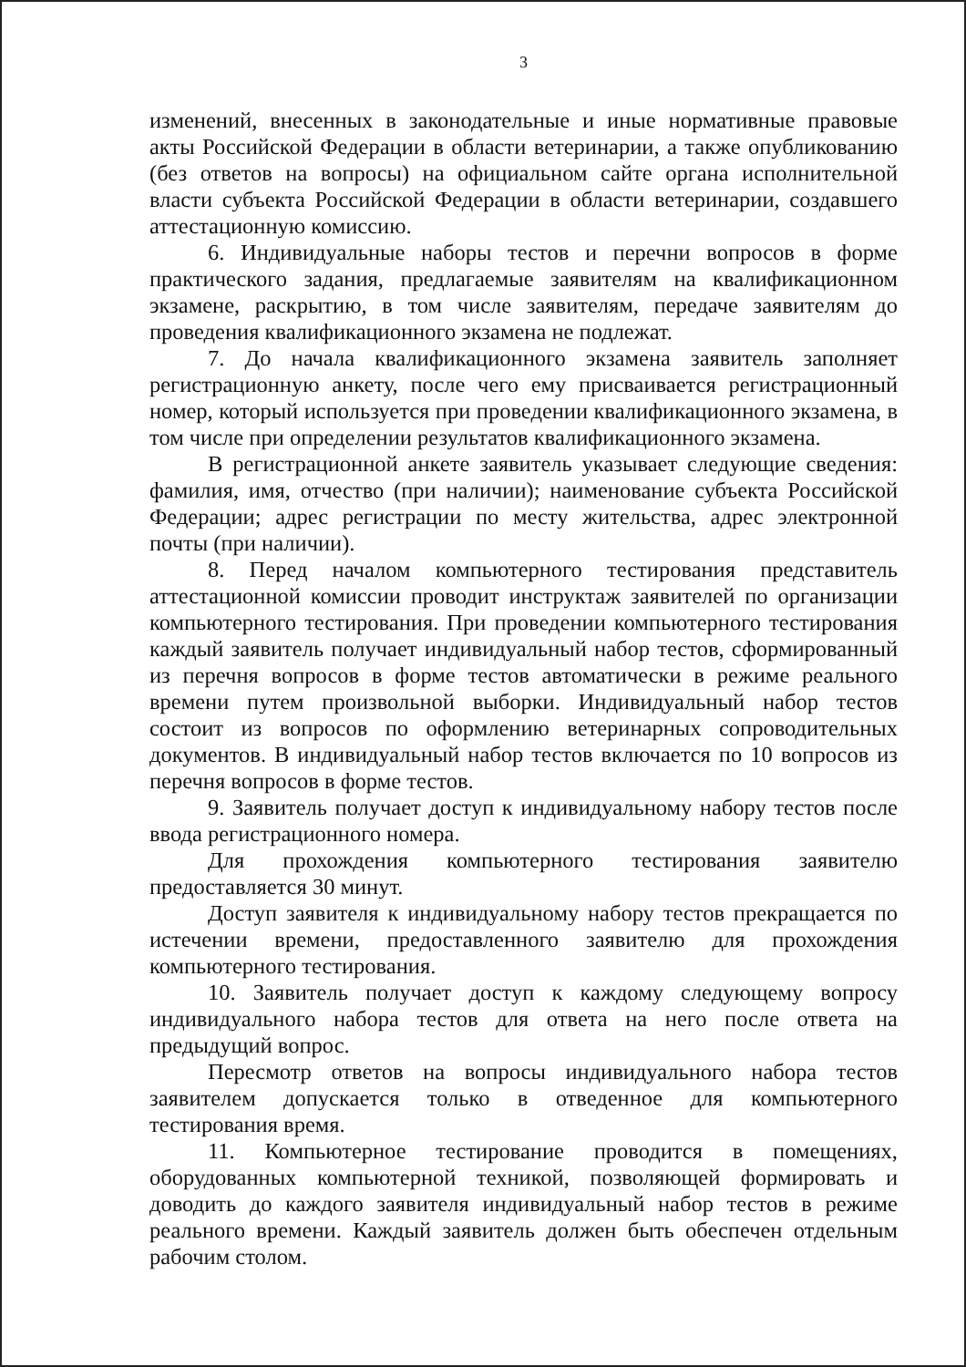3
изменений, внесенных в законодательные и иные нормативные правовые акты Российской Федерации в области ветеринарии, а также опубликованию (без ответов на вопросы) на официальном сайте органа исполнительной власти субъекта Российской Федерации в области ветеринарии, создавшего аттестационную комиссию.
6. Индивидуальные наборы тестов и перечни вопросов в форме практического задания, предлагаемые заявителям на квалификационном экзамене, раскрытию, в том числе заявителям, передаче заявителям до проведения квалификационного экзамена не подлежат.
7. До начала квалификационного экзамена заявитель заполняет регистрационную анкету, после чего ему присваивается регистрационный номер, который используется при проведении квалификационного экзамена, в том числе при определении результатов квалификационного экзамена.
В регистрационной анкете заявитель указывает следующие сведения: фамилия, имя, отчество (при наличии); наименование субъекта Российской Федерации; адрес регистрации по месту жительства, адрес электронной почты (при наличии).
8. Перед началом компьютерного тестирования представитель аттестационной комиссии проводит инструктаж заявителей по организации компьютерного тестирования. При проведении компьютерного тестирования каждый заявитель получает индивидуальный набор тестов, сформированный из перечня вопросов в форме тестов автоматически в режиме реального времени путем произвольной выборки. Индивидуальный набор тестов состоит из вопросов по оформлению ветеринарных сопроводительных документов. В индивидуальный набор тестов включается по 10 вопросов из перечня вопросов в форме тестов.
9. Заявитель получает доступ к индивидуальному набору тестов после ввода регистрационного номера.
Для прохождения компьютерного тестирования заявителю предоставляется 30 минут.
Доступ заявителя к индивидуальному набору тестов прекращается по истечении времени, предоставленного заявителю для прохождения компьютерного тестирования.
10. Заявитель получает доступ к каждому следующему вопросу индивидуального набора тестов для ответа на него после ответа на предыдущий вопрос.
Пересмотр ответов на вопросы индивидуального набора тестов заявителем допускается только в отведенное для компьютерного тестирования время.
11. Компьютерное тестирование проводится в помещениях, оборудованных компьютерной техникой, позволяющей формировать и доводить до каждого заявителя индивидуальный набор тестов в режиме реального времени. Каждый заявитель должен быть обеспечен отдельным рабочим столом.